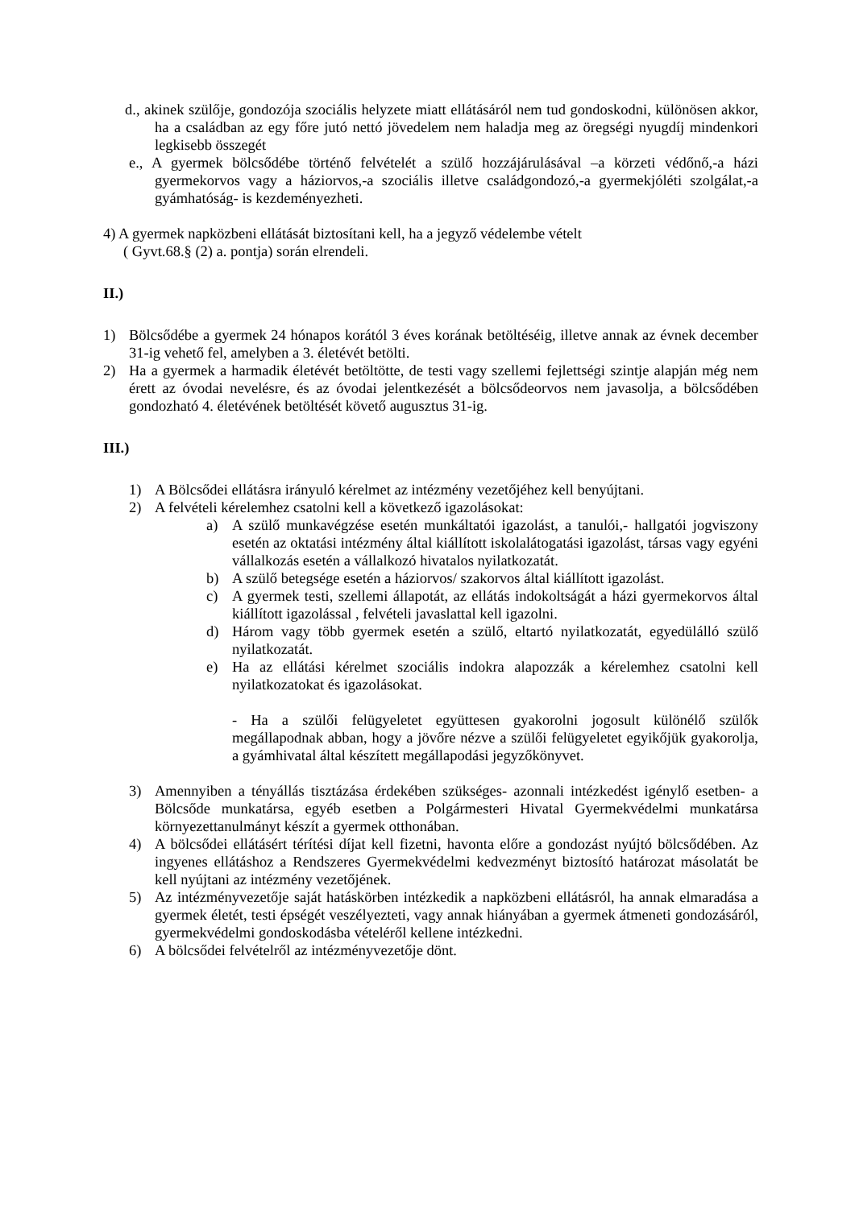d., akinek szülője, gondozója szociális helyzete miatt ellátásáról nem tud gondoskodni, különösen akkor, ha a családban az egy főre jutó nettó jövedelem nem haladja meg az öregségi nyugdíj mindenkori legkisebb összegét
e., A gyermek bölcsődébe történő felvételét a szülő hozzájárulásával –a körzeti védőnő,-a házi gyermekorvos vagy a háziorvos,-a szociális illetve családgondozó,-a gyermekjóléti szolgálat,-a gyámhatóság- is kezdeményezheti.
4) A gyermek napközbeni ellátását biztosítani kell, ha a jegyző védelembe vételt
( Gyvt.68.§ (2) a. pontja) során elrendeli.
II.)
1) Bölcsődébe a gyermek 24 hónapos korától 3 éves korának betöltéséig, illetve annak az évnek december 31-ig vehető fel, amelyben a 3. életévét betölti.
2) Ha a gyermek a harmadik életévét betöltötte, de testi vagy szellemi fejlettségi szintje alapján még nem érett az óvodai nevelésre, és az óvodai jelentkezését a bölcsődeorvos nem javasolja, a bölcsődében gondozható 4. életévének betöltését követő augusztus 31-ig.
III.)
1) A Bölcsődei ellátásra irányuló kérelmet az intézmény vezetőjéhez kell benyújtani.
2) A felvételi kérelemhez csatolni kell a következő igazolásokat:
a) A szülő munkavégzése esetén munkáltatói igazolást, a tanulói,- hallgatói jogviszony esetén az oktatási intézmény által kiállított iskolalátogatási igazolást, társas vagy egyéni vállalkozás esetén a vállalkozó hivatalos nyilatkozatát.
b) A szülő betegsége esetén a háziorvos/ szakorvos által kiállított igazolást.
c) A gyermek testi, szellemi állapotát, az ellátás indokoltságát a házi gyermekorvos által kiállított igazolással , felvételi javaslattal kell igazolni.
d) Három vagy több gyermek esetén a szülő, eltartó nyilatkozatát, egyedülálló szülő nyilatkozatát.
e) Ha az ellátási kérelmet szociális indokra alapozzák a kérelemhez csatolni kell nyilatkozatokat és igazolásokat.
- Ha a szülői felügyeletet együttesen gyakorolni jogosult különélő szülők megállapodnak abban, hogy a jövőre nézve a szülői felügyeletet egyikőjük gyakorolja, a gyámhivatal által készített megállapodási jegyzőkönyvet.
3) Amennyiben a tényállás tisztázása érdekében szükséges- azonnali intézkedést igénylő esetben- a Bölcsőde munkatársa, egyéb esetben a Polgármesteri Hivatal Gyermekvédelmi munkatársa környezettanulmányt készít a gyermek otthonában.
4) A bölcsődei ellátásért térítési díjat kell fizetni, havonta előre a gondozást nyújtó bölcsődében. Az ingyenes ellátáshoz a Rendszeres Gyermekvédelmi kedvezményt biztosító határozat másolatát be kell nyújtani az intézmény vezetőjének.
5) Az intézményvezetője saját hatáskörben intézkedik a napközbeni ellátásról, ha annak elmaradása a gyermek életét, testi épségét veszélyezteti, vagy annak hiányában a gyermek átmeneti gondozásáról, gyermekvédelmi gondoskodásba vételéről kellene intézkedni.
6) A bölcsődei felvételről az intézményvezetője dönt.